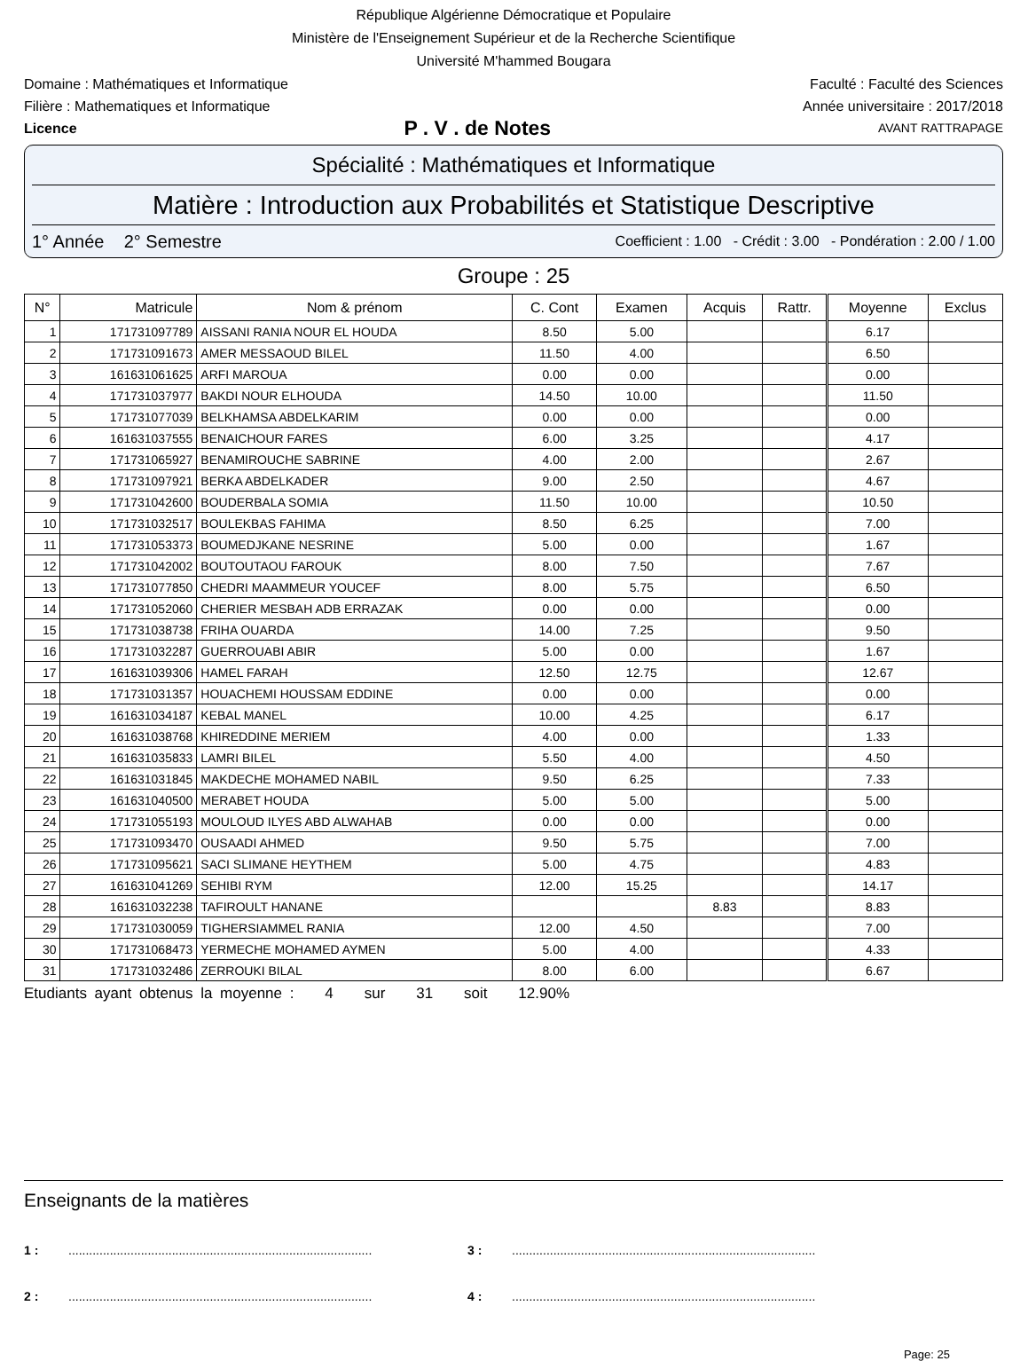République Algérienne Démocratique et Populaire
Ministère de l'Enseignement Supérieur et de la Recherche Scientifique
Université M'hammed Bougara
Domaine : Mathématiques et Informatique Faculté : Faculté des Sciences
Filière : Mathematiques et Informatique Année universitaire : 2017/2018
Licence P . V . de Notes AVANT RATTRAPAGE
Spécialité : Mathématiques et Informatique
Matière : Introduction aux Probabilités et Statistique Descriptive
1° Année 2° Semestre Coefficient : 1.00 - Crédit : 3.00 - Pondération : 2.00 / 1.00
Groupe : 25
| N° | Matricule | Nom & prénom | C. Cont | Examen | Acquis | Rattr. | Moyenne | Exclus |
| --- | --- | --- | --- | --- | --- | --- | --- | --- |
| 1 | 171731097789 | AISSANI RANIA NOUR EL HOUDA | 8.50 | 5.00 | | | 6.17 | |
| 2 | 171731091673 | AMER MESSAOUD BILEL | 11.50 | 4.00 | | | 6.50 | |
| 3 | 161631061625 | ARFI MAROUA | 0.00 | 0.00 | | | 0.00 | |
| 4 | 171731037977 | BAKDI NOUR ELHOUDA | 14.50 | 10.00 | | | 11.50 | |
| 5 | 171731077039 | BELKHAMSA ABDELKARIM | 0.00 | 0.00 | | | 0.00 | |
| 6 | 161631037555 | BENAICHOUR FARES | 6.00 | 3.25 | | | 4.17 | |
| 7 | 171731065927 | BENAMIROUCHE SABRINE | 4.00 | 2.00 | | | 2.67 | |
| 8 | 171731097921 | BERKA ABDELKADER | 9.00 | 2.50 | | | 4.67 | |
| 9 | 171731042600 | BOUDERBALA SOMIA | 11.50 | 10.00 | | | 10.50 | |
| 10 | 171731032517 | BOULEKBAS FAHIMA | 8.50 | 6.25 | | | 7.00 | |
| 11 | 171731053373 | BOUMEDJKANE NESRINE | 5.00 | 0.00 | | | 1.67 | |
| 12 | 171731042002 | BOUTOUTAOU FAROUK | 8.00 | 7.50 | | | 7.67 | |
| 13 | 171731077850 | CHEDRI MAAMMEUR YOUCEF | 8.00 | 5.75 | | | 6.50 | |
| 14 | 171731052060 | CHERIER MESBAH ADB ERRAZAK | 0.00 | 0.00 | | | 0.00 | |
| 15 | 171731038738 | FRIHA OUARDA | 14.00 | 7.25 | | | 9.50 | |
| 16 | 171731032287 | GUERROUABI ABIR | 5.00 | 0.00 | | | 1.67 | |
| 17 | 161631039306 | HAMEL FARAH | 12.50 | 12.75 | | | 12.67 | |
| 18 | 171731031357 | HOUACHEMI HOUSSAM EDDINE | 0.00 | 0.00 | | | 0.00 | |
| 19 | 161631034187 | KEBAL MANEL | 10.00 | 4.25 | | | 6.17 | |
| 20 | 161631038768 | KHIREDDINE MERIEM | 4.00 | 0.00 | | | 1.33 | |
| 21 | 161631035833 | LAMRI BILEL | 5.50 | 4.00 | | | 4.50 | |
| 22 | 161631031845 | MAKDECHE MOHAMED NABIL | 9.50 | 6.25 | | | 7.33 | |
| 23 | 161631040500 | MERABET HOUDA | 5.00 | 5.00 | | | 5.00 | |
| 24 | 171731055193 | MOULOUD ILYES ABD ALWAHAB | 0.00 | 0.00 | | | 0.00 | |
| 25 | 171731093470 | OUSAADI AHMED | 9.50 | 5.75 | | | 7.00 | |
| 26 | 171731095621 | SACI SLIMANE HEYTHEM | 5.00 | 4.75 | | | 4.83 | |
| 27 | 161631041269 | SEHIBI RYM | 12.00 | 15.25 | | | 14.17 | |
| 28 | 161631032238 | TAFIROULT HANANE | | | 8.83 | | 8.83 | |
| 29 | 171731030059 | TIGHERSIAMMEL RANIA | 12.00 | 4.50 | | | 7.00 | |
| 30 | 171731068473 | YERMECHE MOHAMED AYMEN | 5.00 | 4.00 | | | 4.33 | |
| 31 | 171731032486 | ZERROUKI BILAL | 8.00 | 6.00 | | | 6.67 | |
Etudiants ayant obtenus la moyenne : 4 sur 31 soit 12.90%
Enseignants de la matières
1 :........................................................................................ 3 :........................................................................................
2 :........................................................................................ 4 :........................................................................................
Page: 25